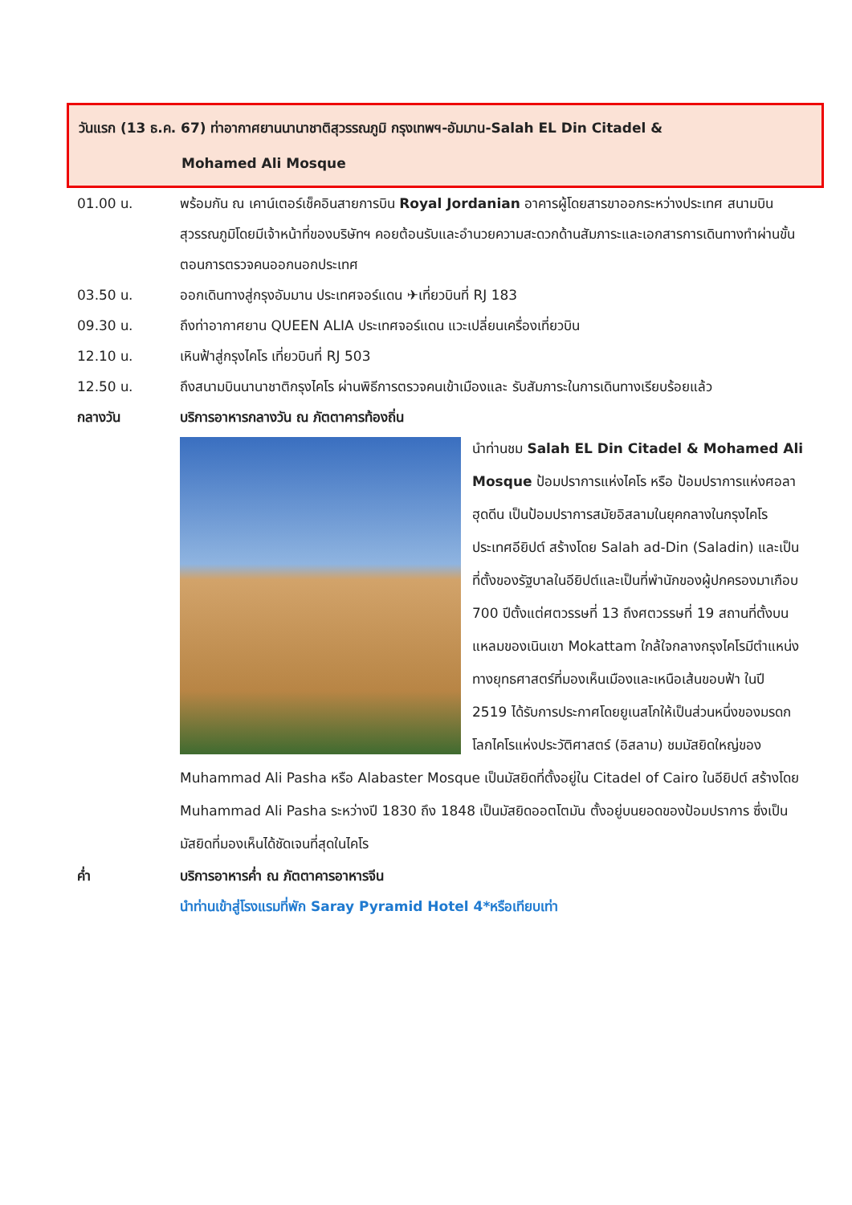วันแรก (13 ธ.ค. 67) ท่าอากาศยานนานาชาติสุวรรณภูมิ กรุงเทพฯ-อัมมาน-Salah EL Din Citadel &
Mohamed Ali Mosque
01.00 น. พร้อมกัน ณ เคาน์เตอร์เช็คอินสายการบิน Royal Jordanian อาคารผู้โดยสารขาออกระหว่างประเทศ สนามบินสุวรรณภูมิโดยมีเจ้าหน้าที่ของบริษัทฯ คอยต้อนรับและอำนวยความสะดวกด้านสัมภาระและเอกสารการเดินทางทำผ่านขั้นตอนการตรวจคนออกนอกประเทศ
03.50 น. ออกเดินทางสู่กรุงอัมมาน ประเทศจอร์แดน ✈เที่ยวบินที่ RJ 183
09.30 น. ถึงท่าอากาศยาน QUEEN ALIA ประเทศจอร์แดน แวะเปลี่ยนเครื่องเที่ยวบิน
12.10 น. เหินฟ้าสู่กรุงไคโร เที่ยวบินที่ RJ 503
12.50 น. ถึงสนามบินนานาชาติกรุงไคโร ผ่านพิธีการตรวจคนเข้าเมืองและ รับสัมภาระในการเดินทางเรียบร้อยแล้ว
กลางวัน บริการอาหารกลางวัน ณ ภัตตาคารท้องถิ่น
นำท่านชม Salah EL Din Citadel & Mohamed Ali Mosque ป้อมปราการแห่งไคโร หรือ ป้อมปราการแห่งศอลาฮุดดีน เป็นป้อมปราการสมัยอิสลามในยุคกลางในกรุงไคโร ประเทศอียิปต์ สร้างโดย Salah ad-Din (Saladin) และเป็นที่ตั้งของรัฐบาลในอียิปต์และเป็นที่พำนักของผู้ปกครองมาเกือบ 700 ปีตั้งแต่ศตวรรษที่ 13 ถึงศตวรรษที่ 19 สถานที่ตั้งบนแหลมของเนินเขา Mokattam ใกล้ใจกลางกรุงไคโรมีตำแหน่งทางยุทธศาสตร์ที่มองเห็นเมืองและเหนือเส้นขอบฟ้า ในปี 2519 ได้รับการประกาศโดยยูเนสโกให้เป็นส่วนหนึ่งของมรดกโลกไคโรแห่งประวัติศาสตร์ (อิสลาม) ชมมัสยิดใหญ่ของ Muhammad Ali Pasha หรือ Alabaster Mosque เป็นมัสยิดที่ตั้งอยู่ใน Citadel of Cairo ในอียิปต์ สร้างโดย Muhammad Ali Pasha ระหว่างปี 1830 ถึง 1848 เป็นมัสยิดออตโตมัน ตั้งอยู่บนยอดของป้อมปราการ ซึ่งเป็นมัสยิดที่มองเห็นได้ชัดเจนที่สุดในไคโร
ค่ำ บริการอาหารค่ำ ณ ภัตตาคารอาหารจีน
นำท่านเข้าสู่โรงแรมที่พัก Saray Pyramid Hotel 4*หรือเทียบเท่า